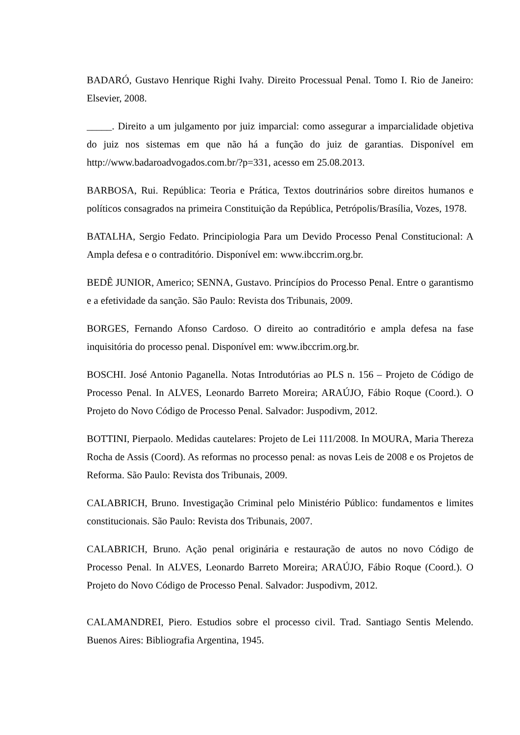BADARÓ, Gustavo Henrique Righi Ivahy. Direito Processual Penal. Tomo I. Rio de Janeiro: Elsevier, 2008.
_____. Direito a um julgamento por juiz imparcial: como assegurar a imparcialidade objetiva do juiz nos sistemas em que não há a função do juiz de garantias. Disponível em http://www.badaroadvogados.com.br/?p=331, acesso em 25.08.2013.
BARBOSA, Rui. República: Teoria e Prática, Textos doutrinários sobre direitos humanos e políticos consagrados na primeira Constituição da República, Petrópolis/Brasília, Vozes, 1978.
BATALHA, Sergio Fedato. Principiologia Para um Devido Processo Penal Constitucional: A Ampla defesa e o contraditório. Disponível em: www.ibccrim.org.br.
BEDÊ JUNIOR, Americo; SENNA, Gustavo. Princípios do Processo Penal. Entre o garantismo e a efetividade da sanção. São Paulo: Revista dos Tribunais, 2009.
BORGES, Fernando Afonso Cardoso. O direito ao contraditório e ampla defesa na fase inquisitória do processo penal. Disponível em: www.ibccrim.org.br.
BOSCHI. José Antonio Paganella. Notas Introdutórias ao PLS n. 156 – Projeto de Código de Processo Penal. In ALVES, Leonardo Barreto Moreira; ARAÚJO, Fábio Roque (Coord.). O Projeto do Novo Código de Processo Penal. Salvador: Juspodivm, 2012.
BOTTINI, Pierpaolo. Medidas cautelares: Projeto de Lei 111/2008. In MOURA, Maria Thereza Rocha de Assis (Coord). As reformas no processo penal: as novas Leis de 2008 e os Projetos de Reforma. São Paulo: Revista dos Tribunais, 2009.
CALABRICH, Bruno. Investigação Criminal pelo Ministério Público: fundamentos e limites constitucionais. São Paulo: Revista dos Tribunais, 2007.
CALABRICH, Bruno. Ação penal originária e restauração de autos no novo Código de Processo Penal. In ALVES, Leonardo Barreto Moreira; ARAÚJO, Fábio Roque (Coord.). O Projeto do Novo Código de Processo Penal. Salvador: Juspodivm, 2012.
CALAMANDREI, Piero. Estudios sobre el processo civil. Trad. Santiago Sentis Melendo. Buenos Aires: Bibliografia Argentina, 1945.